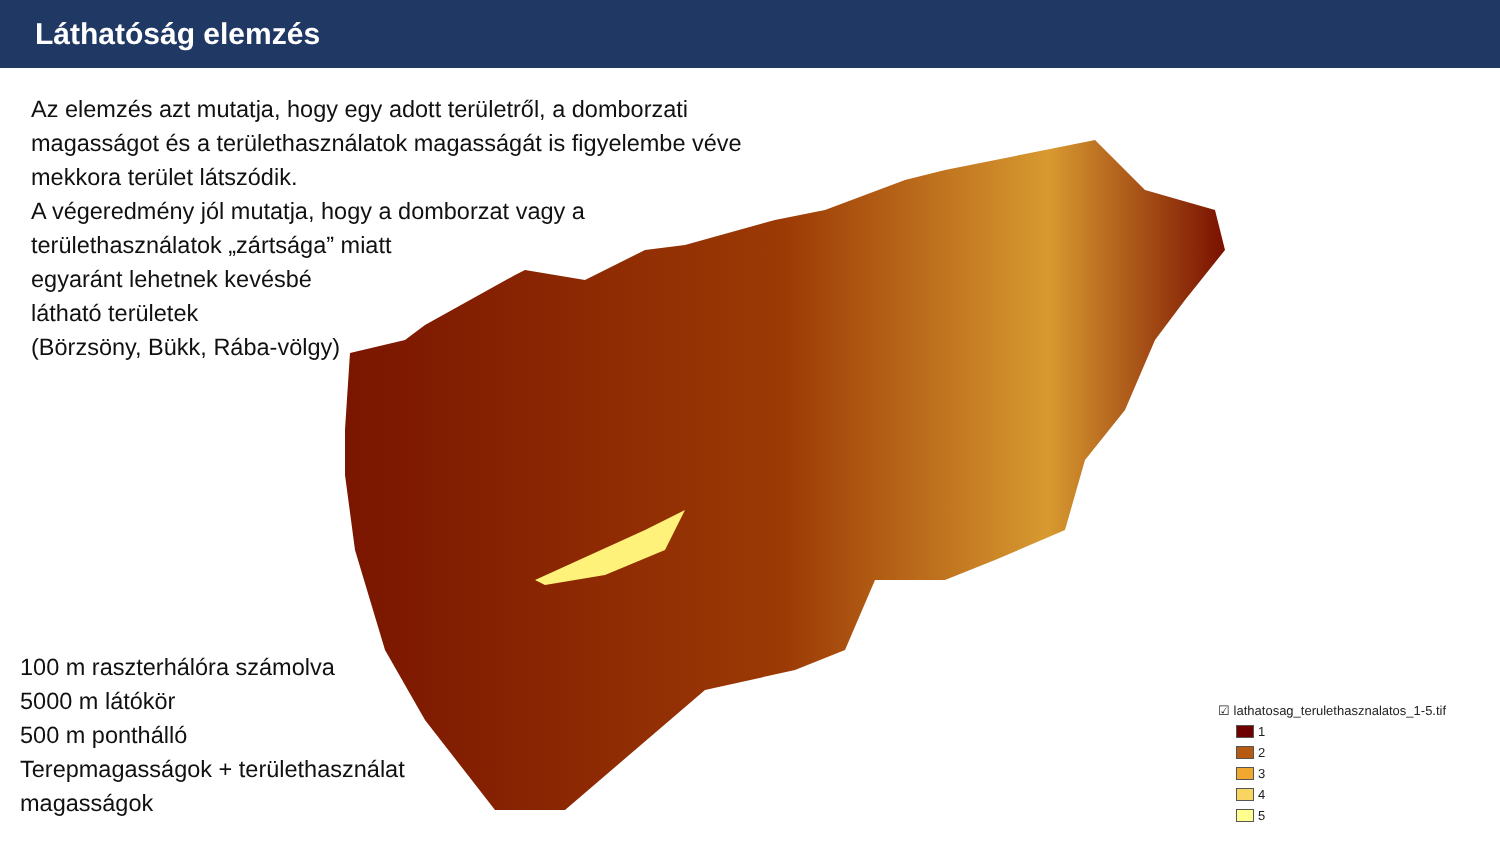Láthatóság elemzés
Az elemzés azt mutatja, hogy egy adott területről, a domborzati magasságot és a területhasználatok magasságát is figyelembe véve mekkora terület látszódik.
A végeredmény jól mutatja, hogy a domborzat vagy a
területhasználatok „zártsága” miatt
egyaránt lehetnek kevésbé
látható területek
(Börzsöny, Bükk, Rába-völgy)
100 m raszterhálóra számolva
5000 m látókör
500 m ponthálló
Terepmagasságok + területhasználat
magasságok
☑ lathatosag_terulethasznalatos_1-5.tif
1
2
3
4
5